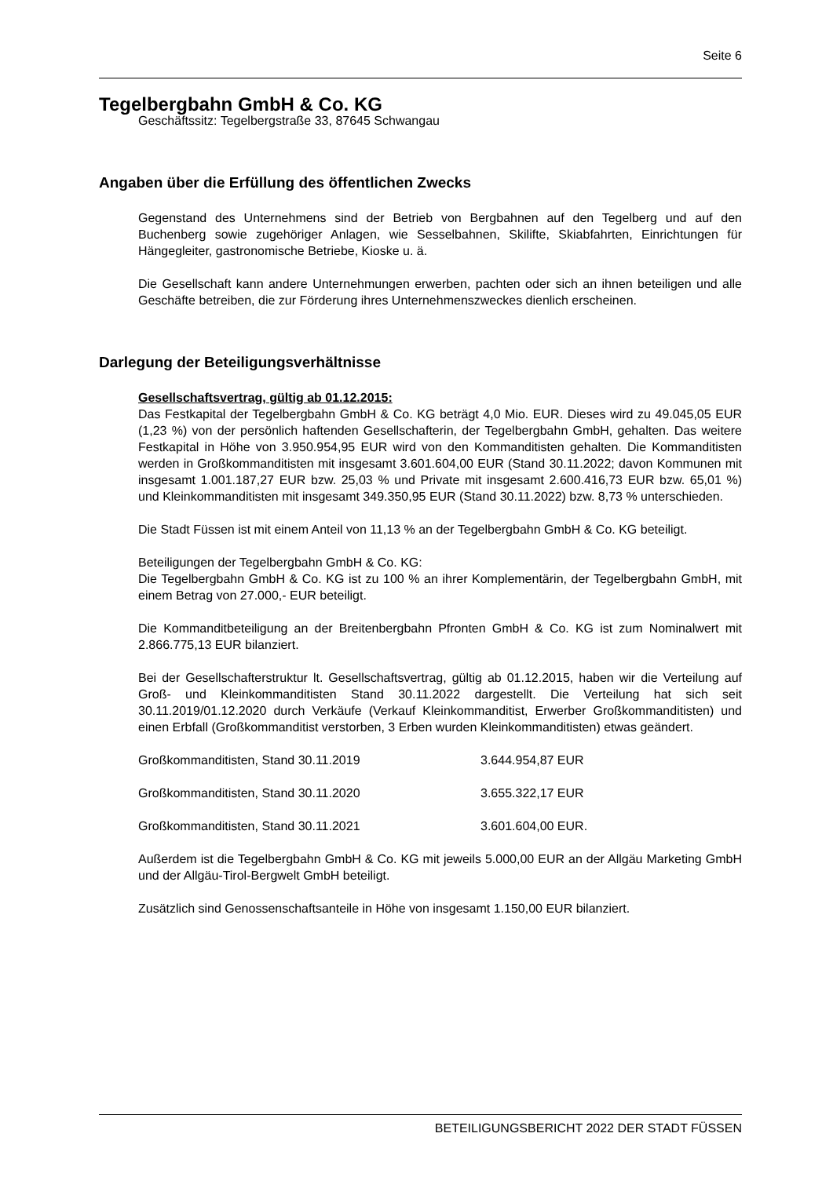Seite 6
Tegelbergbahn GmbH & Co. KG
Geschäftssitz: Tegelbergstraße 33, 87645 Schwangau
Angaben über die Erfüllung des öffentlichen Zwecks
Gegenstand des Unternehmens sind der Betrieb von Bergbahnen auf den Tegelberg und auf den Buchenberg sowie zugehöriger Anlagen, wie Sesselbahnen, Skilifte, Skiabfahrten, Einrichtungen für Hängegleiter, gastronomische Betriebe, Kioske u. ä.
Die Gesellschaft kann andere Unternehmungen erwerben, pachten oder sich an ihnen beteiligen und alle Geschäfte betreiben, die zur Förderung ihres Unternehmenszweckes dienlich erscheinen.
Darlegung der Beteiligungsverhältnisse
Gesellschaftsvertrag, gültig ab 01.12.2015:
Das Festkapital der Tegelbergbahn GmbH & Co. KG beträgt 4,0 Mio. EUR. Dieses wird zu 49.045,05 EUR (1,23 %) von der persönlich haftenden Gesellschafterin, der Tegelbergbahn GmbH, gehalten. Das weitere Festkapital in Höhe von 3.950.954,95 EUR wird von den Kommanditisten gehalten. Die Kommanditisten werden in Großkommanditisten mit insgesamt 3.601.604,00 EUR (Stand 30.11.2022; davon Kommunen mit insgesamt 1.001.187,27 EUR bzw. 25,03 % und Private mit insgesamt 2.600.416,73 EUR bzw. 65,01 %) und Kleinkommanditisten mit insgesamt 349.350,95 EUR (Stand 30.11.2022) bzw. 8,73 % unterschieden.
Die Stadt Füssen ist mit einem Anteil von 11,13 % an der Tegelbergbahn GmbH & Co. KG beteiligt.
Beteiligungen der Tegelbergbahn GmbH & Co. KG:
Die Tegelbergbahn GmbH & Co. KG ist zu 100 % an ihrer Komplementärin, der Tegelbergbahn GmbH, mit einem Betrag von 27.000,- EUR beteiligt.
Die Kommanditbeteiligung an der Breitenbergbahn Pfronten GmbH & Co. KG ist zum Nominalwert mit 2.866.775,13 EUR bilanziert.
Bei der Gesellschafterstruktur lt. Gesellschaftsvertrag, gültig ab 01.12.2015, haben wir die Verteilung auf Groß- und Kleinkommanditisten Stand 30.11.2022 dargestellt. Die Verteilung hat sich seit 30.11.2019/01.12.2020 durch Verkäufe (Verkauf Kleinkommanditist, Erwerber Großkommanditisten) und einen Erbfall (Großkommanditist verstorben, 3 Erben wurden Kleinkommanditisten) etwas geändert.
Großkommanditisten, Stand 30.11.2019 3.644.954,87 EUR
Großkommanditisten, Stand 30.11.2020 3.655.322,17 EUR
Großkommanditisten, Stand 30.11.2021 3.601.604,00 EUR.
Außerdem ist die Tegelbergbahn GmbH & Co. KG mit jeweils 5.000,00 EUR an der Allgäu Marketing GmbH und der Allgäu-Tirol-Bergwelt GmbH beteiligt.
Zusätzlich sind Genossenschaftsanteile in Höhe von insgesamt 1.150,00 EUR bilanziert.
BETEILIGUNGSBERICHT 2022 DER STADT FÜSSEN